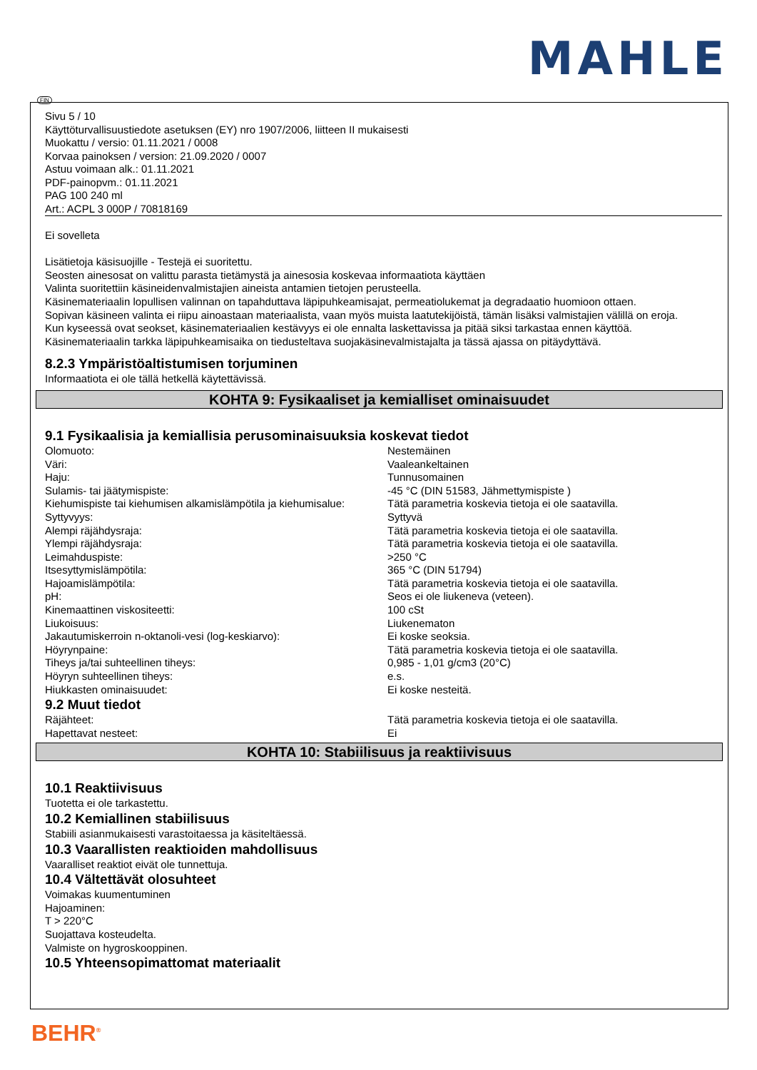MAHLE
FIN
Sivu 5 / 10
Käyttöturvallisuustiedote asetuksen (EY) nro 1907/2006, liitteen II mukaisesti
Muokattu / versio: 01.11.2021 / 0008
Korvaa painoksen / version: 21.09.2020 / 0007
Astuu voimaan alk.: 01.11.2021
PDF-painopvm.: 01.11.2021
PAG 100 240 ml
Art.: ACPL 3 000P / 70818169
Ei sovelleta
Lisätietoja käsisuojille - Testejä ei suoritettu.
Seosten ainesosat on valittu parasta tietämystä ja ainesosia koskevaa informaatiota käyttäen
Valinta suoritettiin käsineidenvalmistajien aineista antamien tietojen perusteella.
Käsinemateriaalin lopullisen valinnan on tapahduttava läpipuhkeamisajat, permeatiolukemat ja degradaatio huomioon ottaen.
Sopivan käsineen valinta ei riipu ainoastaan materiaalista, vaan myös muista laatutekijöistä, tämän lisäksi valmistajien välillä on eroja.
Kun kyseessä ovat seokset, käsinemateriaalien kestävyys ei ole ennalta laskettavissa ja pitää siksi tarkastaa ennen käyttöä.
Käsinemateriaalin tarkka läpipuhkeamisaika on tiedusteltava suojakäsinevalmistajalta ja tässä ajassa on pitäydyttävä.
8.2.3 Ympäristöaltistumisen torjuminen
Informaatiota ei ole tällä hetkellä käytettävissä.
KOHTA 9: Fysikaaliset ja kemialliset ominaisuudet
9.1 Fysikaalisia ja kemiallisia perusominaisuuksia koskevat tiedot
| Olomuoto: | Nestemäinen |
| Väri: | Vaaleankeltainen |
| Haju: | Tunnusomainen |
| Sulamis- tai jäätymispiste: | -45 °C (DIN 51583, Jähmettymispiste ) |
| Kiehumispiste tai kiehumisen alkamislämpötila ja kiehumisalue: | Tätä parametria koskevia tietoja ei ole saatavilla. |
| Syttyvyys: | Syttyvä |
| Alempi räjähdysraja: | Tätä parametria koskevia tietoja ei ole saatavilla. |
| Ylempi räjähdysraja: | Tätä parametria koskevia tietoja ei ole saatavilla. |
| Leimahduspiste: | >250 °C |
| Itsesyttymislämpötila: | 365 °C (DIN 51794) |
| Hajoamislämpötila: | Tätä parametria koskevia tietoja ei ole saatavilla. |
| pH: | Seos ei ole liukeneva (veteen). |
| Kinemaattinen viskositeetti: | 100 cSt |
| Liukoisuus: | Liukenematon |
| Jakautumiskerroin n-oktanoli-vesi (log-keskiarvo): | Ei koske seoksia. |
| Höyrynpaine: | Tätä parametria koskevia tietoja ei ole saatavilla. |
| Tiheys ja/tai suhteellinen tiheys: | 0,985 - 1,01 g/cm3 (20°C) |
| Höyryn suhteellinen tiheys: | e.s. |
| Hiukkasten ominaisuudet: | Ei koske nesteitä. |
9.2 Muut tiedot
| Räjähteet: | Tätä parametria koskevia tietoja ei ole saatavilla. |
| Hapettavat nesteet: | Ei |
KOHTA 10: Stabiilisuus ja reaktiivisuus
10.1 Reaktiivisuus
Tuotetta ei ole tarkastettu.
10.2 Kemiallinen stabiilisuus
Stabiili asianmukaisesti varastoitaessa ja käsiteltäessä.
10.3 Vaarallisten reaktioiden mahdollisuus
Vaaralliset reaktiot eivät ole tunnettuja.
10.4 Vältettävät olosuhteet
Voimakas kuumentuminen
Hajoaminen:
T > 220°C
Suojattava kosteudelta.
Valmiste on hygroskooppinen.
10.5 Yhteensopimattomat materiaalit
BEHR<sup>®</sup>